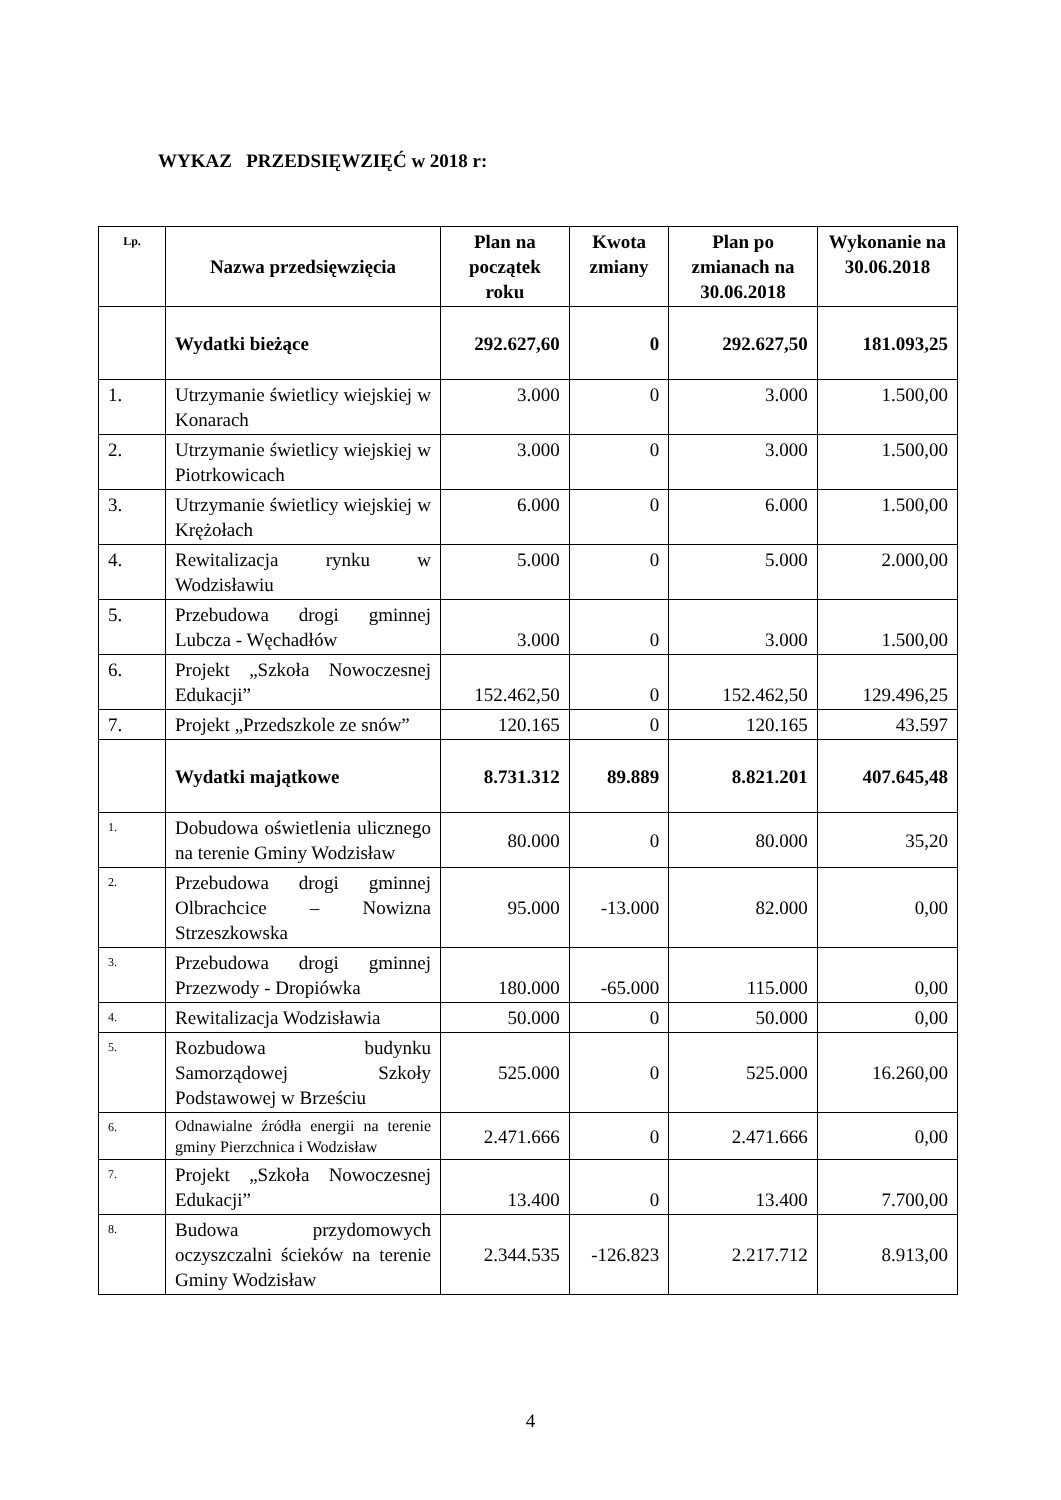WYKAZ PRZEDSIĘWZIĘĆ w 2018 r:
| Lp. | Nazwa przedsięwzięcia | Plan na początek roku | Kwota zmiany | Plan po zmianach na 30.06.2018 | Wykonanie na 30.06.2018 |
| --- | --- | --- | --- | --- | --- |
| | Wydatki bieżące | 292.627,60 | 0 | 292.627,50 | 181.093,25 |
| 1. | Utrzymanie świetlicy wiejskiej w Konarach | 3.000 | 0 | 3.000 | 1.500,00 |
| 2. | Utrzymanie świetlicy wiejskiej w Piotrkowicach | 3.000 | 0 | 3.000 | 1.500,00 |
| 3. | Utrzymanie świetlicy wiejskiej w Krężołach | 6.000 | 0 | 6.000 | 1.500,00 |
| 4. | Rewitalizacja rynku w Wodzisławiu | 5.000 | 0 | 5.000 | 2.000,00 |
| 5. | Przebudowa drogi gminnej Lubcza - Węchadłów | 3.000 | 0 | 3.000 | 1.500,00 |
| 6. | Projekt „Szkoła Nowoczesnej Edukacji” | 152.462,50 | 0 | 152.462,50 | 129.496,25 |
| 7. | Projekt „Przedszkole ze snów” | 120.165 | 0 | 120.165 | 43.597 |
| | Wydatki majątkowe | 8.731.312 | 89.889 | 8.821.201 | 407.645,48 |
| 1. | Dobudowa oświetlenia ulicznego na terenie Gminy Wodzisław | 80.000 | 0 | 80.000 | 35,20 |
| 2. | Przebudowa drogi gminnej Olbrachcice – Nowizna Strzeszkowska | 95.000 | -13.000 | 82.000 | 0,00 |
| 3. | Przebudowa drogi gminnej Przezwody - Dropiówka | 180.000 | -65.000 | 115.000 | 0,00 |
| 4. | Rewitalizacja Wodzisławia | 50.000 | 0 | 50.000 | 0,00 |
| 5. | Rozbudowa budynku Samorządowej Szkoły Podstawowej w Brześciu | 525.000 | 0 | 525.000 | 16.260,00 |
| 6. | Odnawialne źródła energii na terenie gminy Pierzchnica i Wodzisław | 2.471.666 | 0 | 2.471.666 | 0,00 |
| 7. | Projekt „Szkoła Nowoczesnej Edukacji” | 13.400 | 0 | 13.400 | 7.700,00 |
| 8. | Budowa przydomowych oczyszczalni ścieków na terenie Gminy Wodzisław | 2.344.535 | -126.823 | 2.217.712 | 8.913,00 |
4